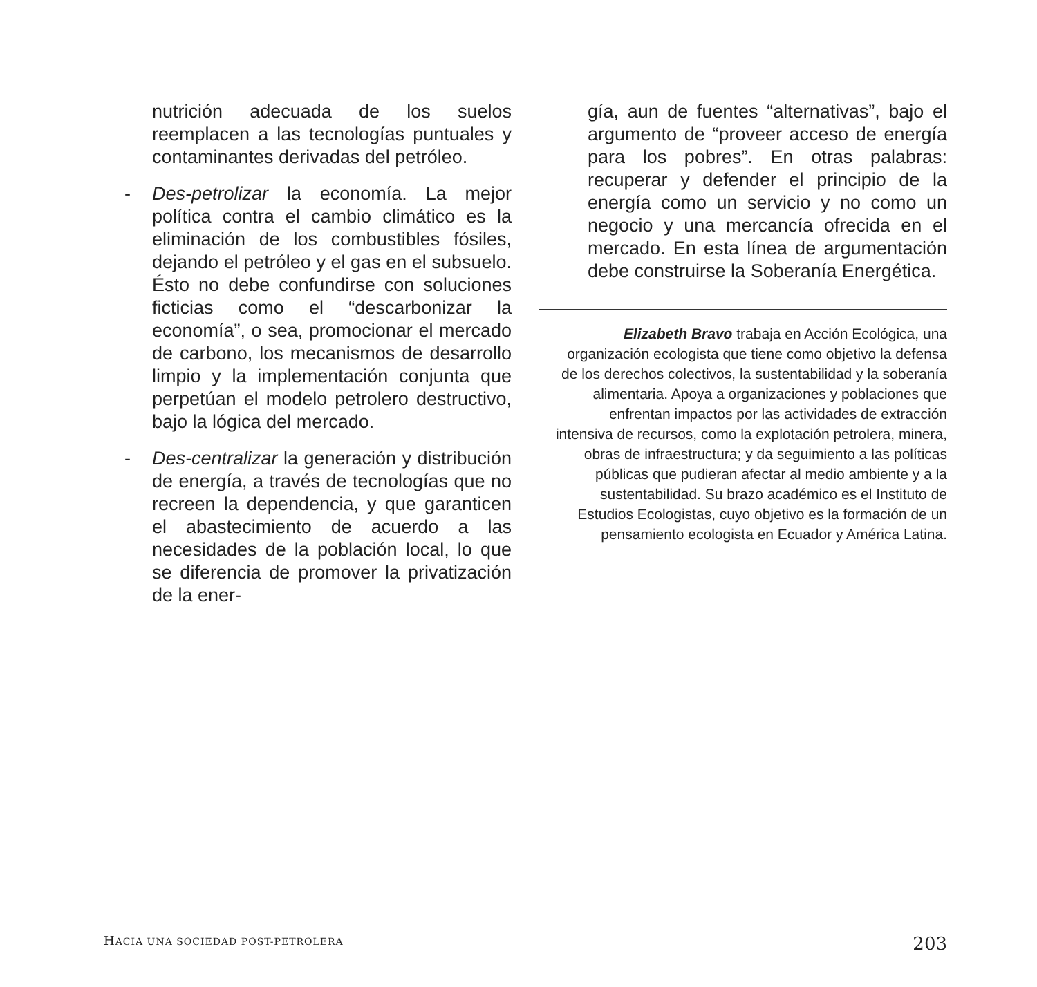nutrición adecuada de los suelos reemplacen a las tecnologías puntuales y contaminantes derivadas del petróleo.
- Des-petrolizar la economía. La mejor política contra el cambio climático es la eliminación de los combustibles fósiles, dejando el petróleo y el gas en el subsuelo. Ésto no debe confundirse con soluciones ficticias como el “descarbonizar la economía”, o sea, promocionar el mercado de carbono, los mecanismos de desarrollo limpio y la implementación conjunta que perpetúan el modelo petrolero destructivo, bajo la lógica del mercado.
- Des-centralizar la generación y distribución de energía, a través de tecnologías que no recreen la dependencia, y que garanticen el abastecimiento de acuerdo a las necesidades de la población local, lo que se diferencia de promover la privatización de la ener-
gía, aun de fuentes “alternativas”, bajo el argumento de “proveer acceso de energía para los pobres”. En otras palabras: recuperar y defender el principio de la energía como un servicio y no como un negocio y una mercancía ofrecida en el mercado. En esta línea de argumentación debe construirse la Soberanía Energética.
Elizabeth Bravo trabaja en Acción Ecológica, una organización ecologista que tiene como objetivo la defensa de los derechos colectivos, la sustentabilidad y la soberanía alimentaria. Apoya a organizaciones y poblaciones que enfrentan impactos por las actividades de extracción intensiva de recursos, como la explotación petrolera, minera, obras de infraestructura; y da seguimiento a las políticas públicas que pudieran afectar al medio ambiente y a la sustentabilidad. Su brazo académico es el Instituto de Estudios Ecologistas, cuyo objetivo es la formación de un pensamiento ecologista en Ecuador y América Latina.
HACIA UNA SOCIEDAD POST-PETROLERA 203